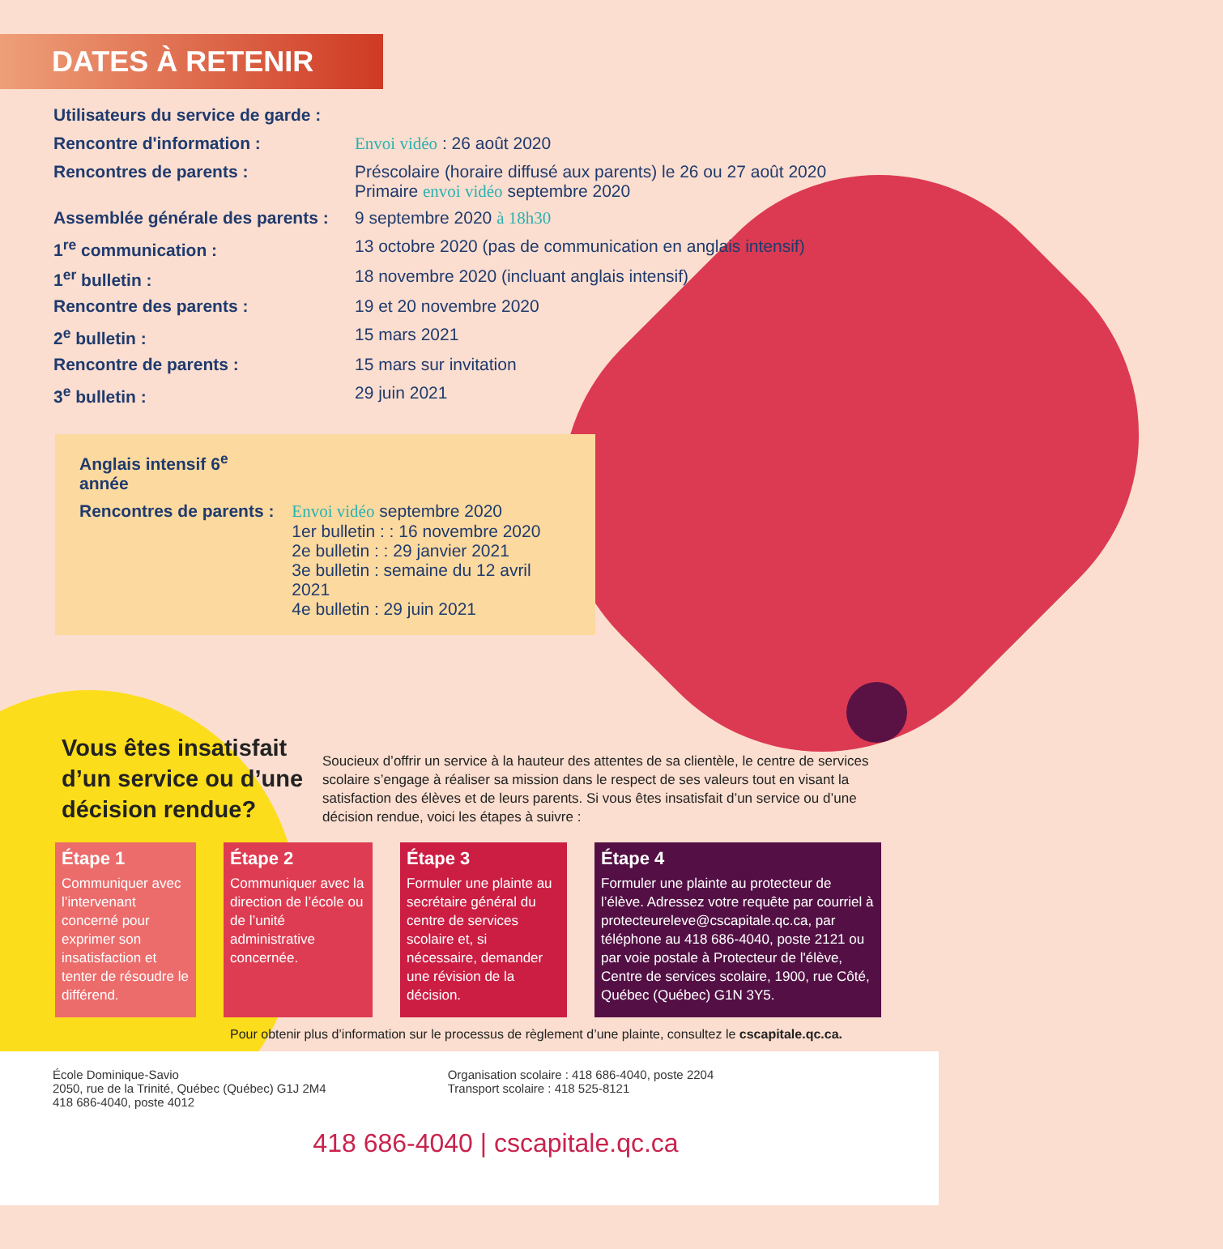DATES À RETENIR
| Utilisateurs du service de garde : | |
| Rencontre d'information : | Envoi vidéo : 26 août 2020 |
| Rencontres de parents : | Préscolaire (horaire diffusé aux parents) le 26 ou 27 août 2020 Primaire envoi vidéo septembre 2020 |
| Assemblée générale des parents : | 9 septembre 2020 à 18h30 |
| 1<sup>re</sup> communication : | 13 octobre 2020 (pas de communication en anglais intensif) |
| 1<sup>er</sup> bulletin : | 18 novembre 2020 (incluant anglais intensif) |
| Rencontre des parents : | 19 et 20 novembre 2020 |
| 2<sup>e</sup> bulletin : | 15 mars 2021 |
| Rencontre de parents : | 15 mars sur invitation |
| 3<sup>e</sup> bulletin : | 29 juin 2021 |
| Anglais intensif 6<sup>e</sup> année | |
| Rencontres de parents : | Envoi vidéo septembre 2020 1er bulletin : : 16 novembre 2020 2e bulletin : : 29 janvier 2021 3e bulletin : semaine du 12 avril 2021 4e bulletin : 29 juin 2021 |
Vous êtes insatisfait d’un service ou d’une décision rendue?
Soucieux d’offrir un service à la hauteur des attentes de sa clientèle, le centre de services scolaire s’engage à réaliser sa mission dans le respect de ses valeurs tout en visant la satisfaction des élèves et de leurs parents. Si vous êtes insatisfait d’un service ou d’une décision rendue, voici les étapes à suivre :
Étape 1
Communiquer avec l’intervenant concerné pour exprimer son insatisfaction et tenter de résoudre le différend.
Étape 2
Communiquer avec la direction de l’école ou de l’unité administrative concernée.
Étape 3
Formuler une plainte au secrétaire général du centre de services scolaire et, si nécessaire, demander une révision de la décision.
Étape 4
Formuler une plainte au protecteur de l’élève. Adressez votre requête par courriel à protecteureleve@cscapitale.qc.ca, par téléphone au 418 686-4040, poste 2121 ou par voie postale à Protecteur de l'élève, Centre de services scolaire, 1900, rue Côté, Québec (Québec) G1N 3Y5.
Pour obtenir plus d’information sur le processus de règlement d’une plainte, consultez le cscapitale.qc.ca.
École Dominique-Savio
2050, rue de la Trinité, Québec (Québec) G1J 2M4
418 686-4040, poste 4012
Organisation scolaire : 418 686-4040, poste 2204
Transport scolaire : 418 525-8121
418 686-4040 | cscapitale.qc.ca